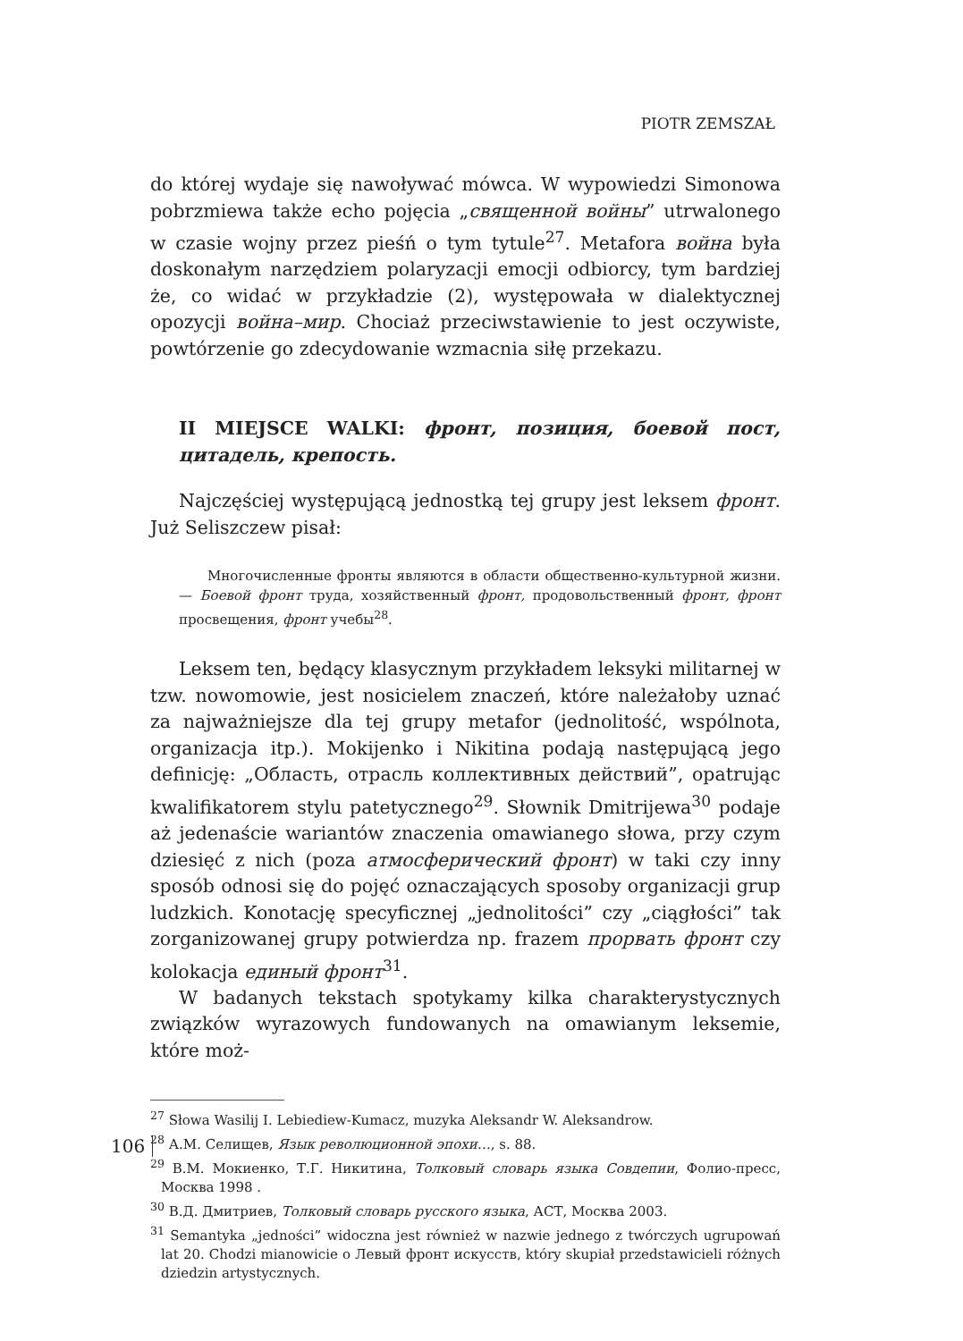PIOTR ZEMSZAŁ
do której wydaje się nawoływać mówca. W wypowiedzi Simonowa pobrzmiewa także echo pojęcia „священной войны” utrwalonego w czasie wojny przez pieśń o tym tytule<sup>27</sup>. Metafora война była doskonałym narzędziem polaryzacji emocji odbiorcy, tym bardziej że, co widać w przykładzie (2), występowała w dialektycznej opozycji война–мир. Chociaż przeciwstawienie to jest oczywiste, powtórzenie go zdecydowanie wzmacnia siłę przekazu.
II MIEJSCE WALKI: фронт, позиция, боевой пост, цитадель, крепость.
Najczęściej występującą jednostką tej grupy jest leksem фронт. Już Seliszczew pisał:
Многочисленные фронты являются в области общественно-культурной жизни. — Боевой фронт труда, хозяйственный фронт, продовольственный фронт, фронт просвещения, фронт учебы<sup>28</sup>.
Leksem ten, będący klasycznym przykładem leksyki militarnej w tzw. nowomowie, jest nosicielem znaczeń, które należałoby uznać za najważniejsze dla tej grupy metafor (jednolitość, wspólnota, organizacja itp.). Mokijenko i Nikitina podają następującą jego definicję: „Область, отрасль коллективных действий”, opatrując kwalifikatorem stylu patetycznego<sup>29</sup>. Słownik Dmitrijewa<sup>30</sup> podaje aż jedenaście wariantów znaczenia omawianego słowa, przy czym dziesięć z nich (poza атмосферический фронт) w taki czy inny sposób odnosi się do pojęć oznaczających sposoby organizacji grup ludzkich. Konotację specyficznej „jednolitości” czy „ciągłości” tak zorganizowanej grupy potwierdza np. frazem прорвать фронт czy kolokacja единый фронт<sup>31</sup>.
W badanych tekstach spotykamy kilka charakterystycznych związków wyrazowych fundowanych na omawianym leksemie, które moż-
<sup>27</sup> Słowa Wasilij I. Lebiediew-Kumacz, muzyka Aleksandr W. Aleksandrow.
<sup>28</sup> А.М. Селищев, Язык революционной эпохи…, s. 88.
<sup>29</sup> В.М. Мокиенко, Т.Г. Никитина, Толковый словарь языка Совдепии, Фолио-пресс, Москва 1998 .
<sup>30</sup> В.Д. Дмитриев, Толковый словарь русского языка, АСТ, Москва 2003.
<sup>31</sup> Semantyka „jedności” widoczna jest również w nazwie jednego z twórczych ugrupowań lat 20. Chodzi mianowicie o Левый фронт искусств, który skupiał przedstawicieli różnych dziedzin artystycznych.
106